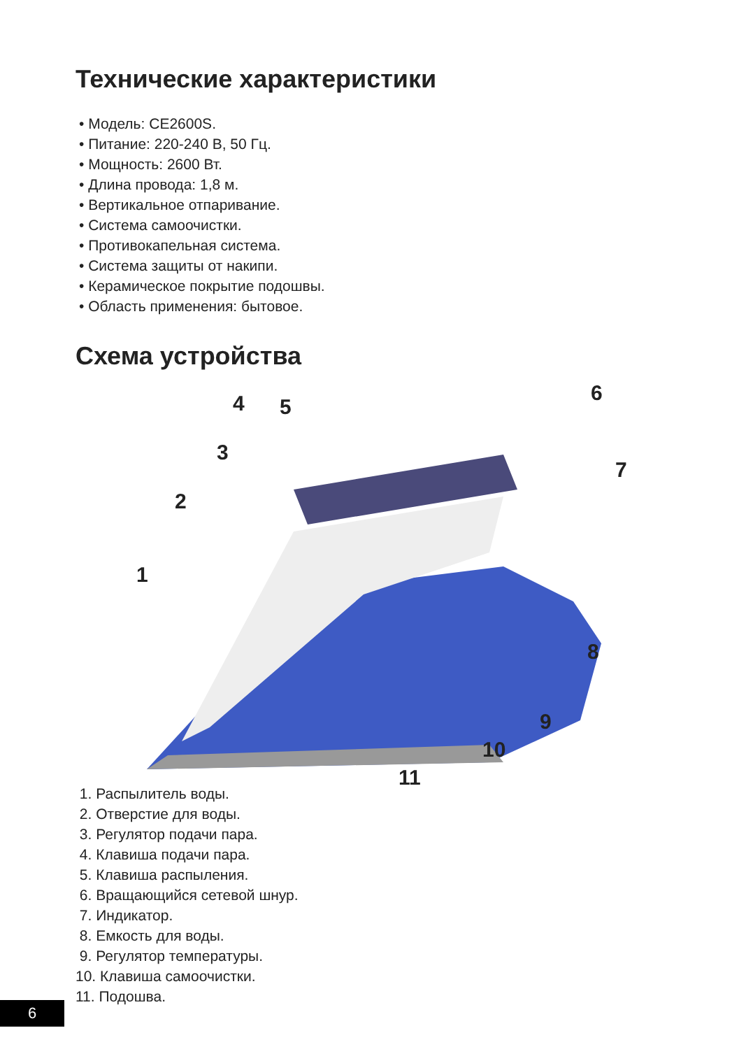Технические характеристики
• Модель: CE2600S.
• Питание: 220-240 В, 50 Гц.
• Мощность: 2600 Вт.
• Длина провода: 1,8 м.
• Вертикальное отпаривание.
• Система самоочистки.
• Противокапельная система.
• Система защиты от накипи.
• Керамическое покрытие подошвы.
• Область применения: бытовое.
Схема устройства
1
2
3
4 5
6
7
8
9
10
11
1. Распылитель воды.
2. Отверстие для воды.
3. Регулятор подачи пара.
4. Клавиша подачи пара.
5. Клавиша распыления.
6. Вращающийся сетевой шнур.
7. Индикатор.
8. Емкость для воды.
9. Регулятор температуры.
10. Клавиша самоочистки.
11. Подошва.
6